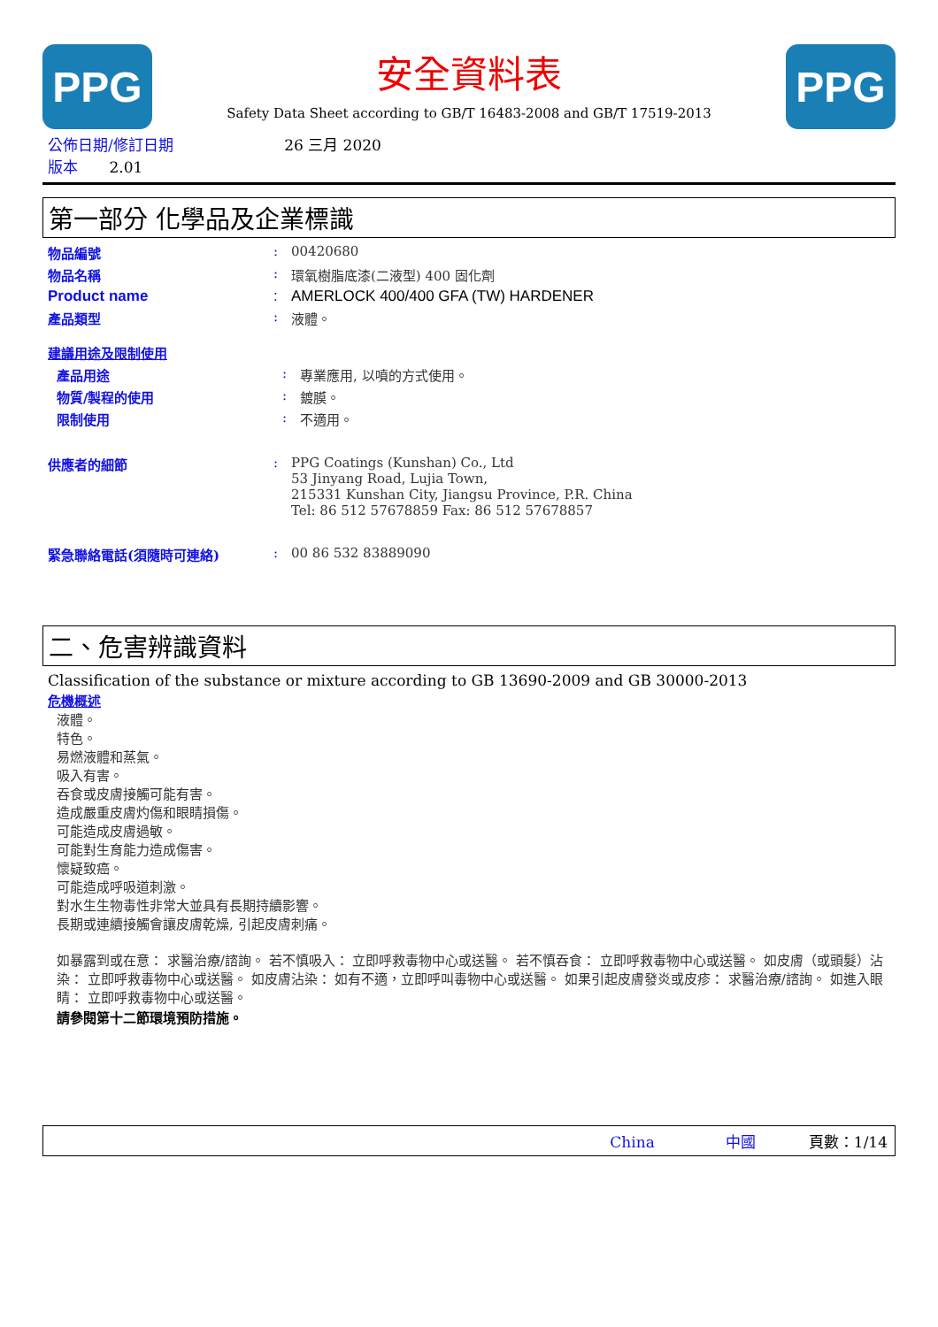PPG
安全資料表
Safety Data Sheet according to GB/T 16483-2008 and GB/T 17519-2013
PPG
公佈日期/修訂日期 26 三月 2020
版本 2.01
第一部分 化學品及企業標識
物品編號 : 00420680
物品名稱 : 環氧樹脂底漆(二液型) 400 固化劑
Product name : AMERLOCK 400/400 GFA (TW) HARDENER
產品類型 : 液體。
建議用途及限制使用
產品用途 : 專業應用, 以噴的方式使用。
物質/製程的使用 : 鍍膜。
限制使用 : 不適用。
供應者的細節 : PPG Coatings (Kunshan) Co., Ltd
53 Jinyang Road, Lujia Town,
215331 Kunshan City, Jiangsu Province, P.R. China
Tel: 86 512 57678859 Fax: 86 512 57678857
緊急聯絡電話(須隨時可連絡) : 00 86 532 83889090
二、危害辨識資料
Classification of the substance or mixture according to GB 13690-2009 and GB 30000-2013
危機概述
液體。
特色。
易燃液體和蒸氣。
吸入有害。
吞食或皮膚接觸可能有害。
造成嚴重皮膚灼傷和眼睛損傷。
可能造成皮膚過敏。
可能對生育能力造成傷害。
懷疑致癌。
可能造成呼吸道刺激。
對水生生物毒性非常大並具有長期持續影響。
長期或連續接觸會讓皮膚乾燥, 引起皮膚刺痛。
如暴露到或在意： 求醫治療/諮詢。 若不慎吸入： 立即呼救毒物中心或送醫。 若不慎吞食： 立即呼救毒物中心或送醫。 如皮膚（或頭髮）沾染： 立即呼救毒物中心或送醫。 如皮膚沾染： 如有不適，立即呼叫毒物中心或送醫。 如果引起皮膚發炎或皮疹： 求醫治療/諮詢。 如進入眼睛： 立即呼救毒物中心或送醫。
請參閱第十二節環境預防措施。
China 中國 頁數：1/14